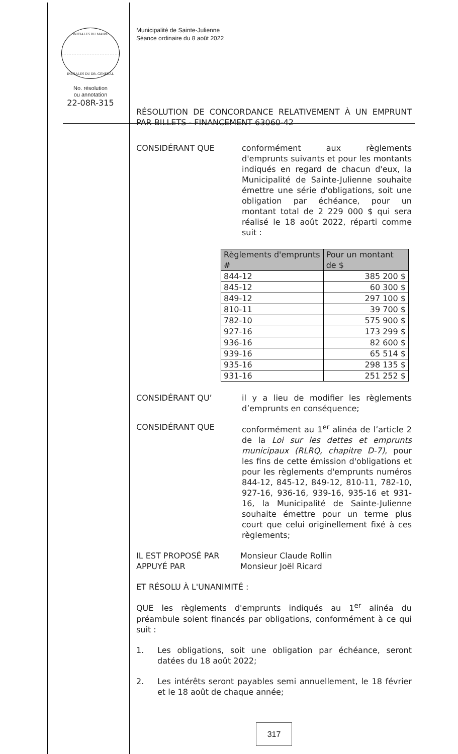INITIALES DU MAIRE
INITIALES DU DR. GÉNÉRAL
No. résolution
ou annotation
22-08R-315
Municipalité de Sainte-Julienne
Séance ordinaire du 8 août 2022
RÉSOLUTION DE CONCORDANCE RELATIVEMENT À UN EMPRUNT PAR BILLETS - FINANCEMENT 63060-42
CONSIDÉRANT QUE conformément aux règlements d'emprunts suivants et pour les montants indiqués en regard de chacun d'eux, la Municipalité de Sainte-Julienne souhaite émettre une série d'obligations, soit une obligation par échéance, pour un montant total de 2 229 000 $ qui sera réalisé le 18 août 2022, réparti comme suit :
| Règlements d'emprunts # | Pour un montant de $ |
| --- | --- |
| 844-12 | 385 200 $ |
| 845-12 | 60 300 $ |
| 849-12 | 297 100 $ |
| 810-11 | 39 700 $ |
| 782-10 | 575 900 $ |
| 927-16 | 173 299 $ |
| 936-16 | 82 600 $ |
| 939-16 | 65 514 $ |
| 935-16 | 298 135 $ |
| 931-16 | 251 252 $ |
CONSIDÉRANT QU’ il y a lieu de modifier les règlements d’emprunts en conséquence;
CONSIDÉRANT QUE conformément au 1<sup>er</sup> alinéa de l’article 2 de la Loi sur les dettes et emprunts municipaux (RLRQ, chapitre D-7), pour les fins de cette émission d'obligations et pour les règlements d'emprunts numéros 844-12, 845-12, 849-12, 810-11, 782-10, 927-16, 936-16, 939-16, 935-16 et 931-16, la Municipalité de Sainte-Julienne souhaite émettre pour un terme plus court que celui originellement fixé à ces règlements;
IL EST PROPOSÉ PAR
APPUYÉ PAR
Monsieur Claude Rollin
Monsieur Joël Ricard
ET RÉSOLU À L'UNANIMITÉ :
QUE les règlements d'emprunts indiqués au 1<sup>er</sup> alinéa du préambule soient financés par obligations, conformément à ce qui suit :
1. Les obligations, soit une obligation par échéance, seront datées du 18 août 2022;
2. Les intérêts seront payables semi annuellement, le 18 février et le 18 août de chaque année;
317